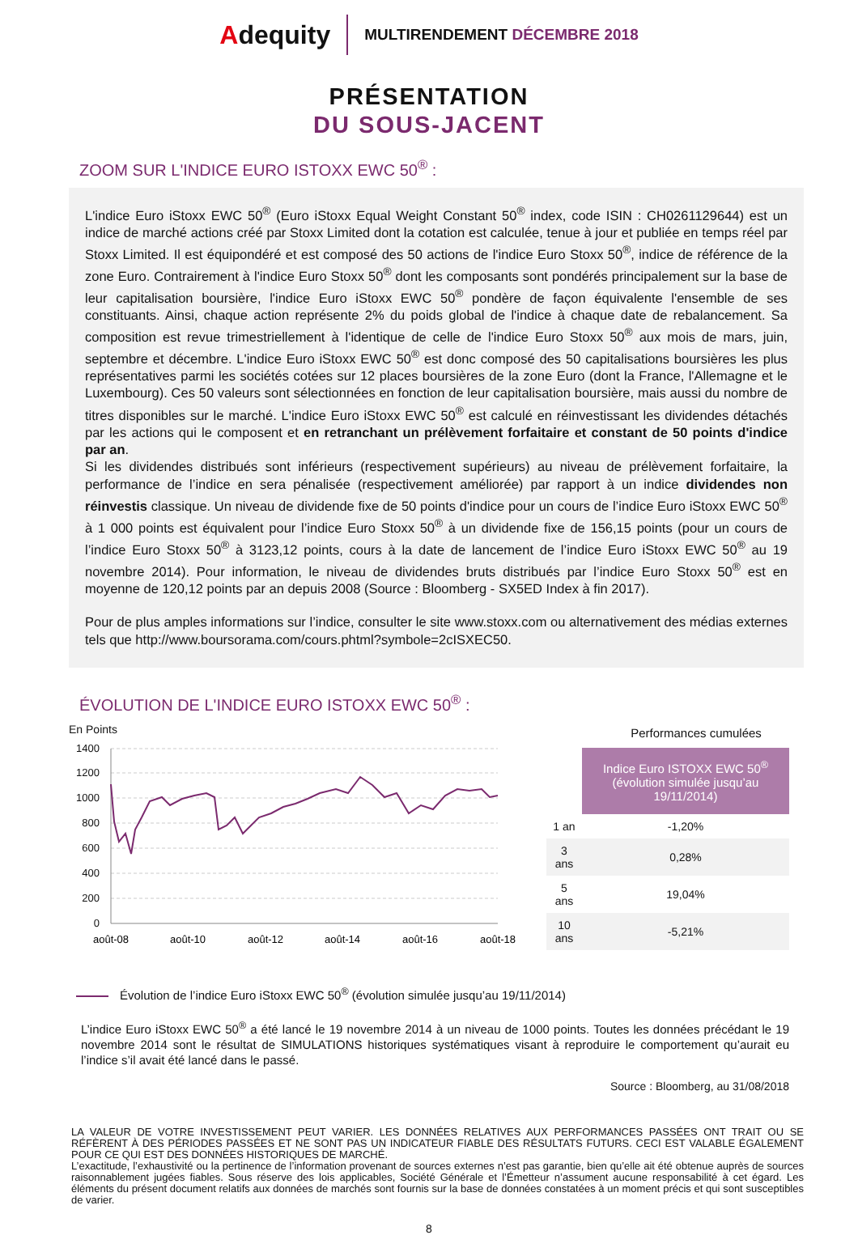Adequity
MULTIRENDEMENT DÉCEMBRE 2018
PRÉSENTATION
DU SOUS-JACENT
ZOOM SUR L'INDICE EURO ISTOXX EWC 50<sup>®</sup> :
L'indice Euro iStoxx EWC 50<sup>®</sup> (Euro iStoxx Equal Weight Constant 50<sup>®</sup> index, code ISIN : CH0261129644) est un indice de marché actions créé par Stoxx Limited dont la cotation est calculée, tenue à jour et publiée en temps réel par Stoxx Limited. Il est équipondéré et est composé des 50 actions de l'indice Euro Stoxx 50<sup>®</sup>, indice de référence de la zone Euro. Contrairement à l'indice Euro Stoxx 50<sup>®</sup> dont les composants sont pondérés principalement sur la base de leur capitalisation boursière, l'indice Euro iStoxx EWC 50<sup>®</sup> pondère de façon équivalente l'ensemble de ses constituants. Ainsi, chaque action représente 2% du poids global de l'indice à chaque date de rebalancement. Sa composition est revue trimestriellement à l'identique de celle de l'indice Euro Stoxx 50<sup>®</sup> aux mois de mars, juin, septembre et décembre. L'indice Euro iStoxx EWC 50<sup>®</sup> est donc composé des 50 capitalisations boursières les plus représentatives parmi les sociétés cotées sur 12 places boursières de la zone Euro (dont la France, l'Allemagne et le Luxembourg). Ces 50 valeurs sont sélectionnées en fonction de leur capitalisation boursière, mais aussi du nombre de titres disponibles sur le marché. L'indice Euro iStoxx EWC 50<sup>®</sup> est calculé en réinvestissant les dividendes détachés par les actions qui le composent et en retranchant un prélèvement forfaitaire et constant de 50 points d'indice par an.
Si les dividendes distribués sont inférieurs (respectivement supérieurs) au niveau de prélèvement forfaitaire, la performance de l’indice en sera pénalisée (respectivement améliorée) par rapport à un indice dividendes non réinvestis classique. Un niveau de dividende fixe de 50 points d'indice pour un cours de l’indice Euro iStoxx EWC 50<sup>®</sup> à 1 000 points est équivalent pour l’indice Euro Stoxx 50<sup>®</sup> à un dividende fixe de 156,15 points (pour un cours de l’indice Euro Stoxx 50<sup>®</sup> à 3123,12 points, cours à la date de lancement de l’indice Euro iStoxx EWC 50<sup>®</sup> au 19 novembre 2014). Pour information, le niveau de dividendes bruts distribués par l’indice Euro Stoxx 50<sup>®</sup> est en moyenne de 120,12 points par an depuis 2008 (Source : Bloomberg - SX5ED Index à fin 2017).
Pour de plus amples informations sur l’indice, consulter le site www.stoxx.com ou alternativement des médias externes tels que http://www.boursorama.com/cours.phtml?symbole=2cISXEC50.
ÉVOLUTION DE L'INDICE EURO ISTOXX EWC 50<sup>®</sup> :
En Points
1400
1200
1000
800
600
400
200
0
août-08
août-10
août-12
août-14
août-16
août-18
Performances cumulées
| | Indice Euro ISTOXX EWC 50<sup>®</sup> (évolution simulée jusqu’au 19/11/2014) |
| --- | --- |
| 1 an | -1,20% |
| 3 ans | 0,28% |
| 5 ans | 19,04% |
| 10 ans | -5,21% |
Évolution de l’indice Euro iStoxx EWC 50<sup>®</sup> (évolution simulée jusqu’au 19/11/2014)
L’indice Euro iStoxx EWC 50<sup>®</sup> a été lancé le 19 novembre 2014 à un niveau de 1000 points. Toutes les données précédant le 19 novembre 2014 sont le résultat de SIMULATIONS historiques systématiques visant à reproduire le comportement qu’aurait eu l’indice s’il avait été lancé dans le passé.
Source : Bloomberg, au 31/08/2018
LA VALEUR DE VOTRE INVESTISSEMENT PEUT VARIER. LES DONNÉES RELATIVES AUX PERFORMANCES PASSÉES ONT TRAIT OU SE RÉFÈRENT À DES PÉRIODES PASSÉES ET NE SONT PAS UN INDICATEUR FIABLE DES RÉSULTATS FUTURS. CECI EST VALABLE ÉGALEMENT POUR CE QUI EST DES DONNÉES HISTORIQUES DE MARCHÉ.
L’exactitude, l’exhaustivité ou la pertinence de l’information provenant de sources externes n’est pas garantie, bien qu’elle ait été obtenue auprès de sources raisonnablement jugées fiables. Sous réserve des lois applicables, Société Générale et l’Émetteur n’assument aucune responsabilité à cet égard. Les éléments du présent document relatifs aux données de marchés sont fournis sur la base de données constatées à un moment précis et qui sont susceptibles de varier.
8